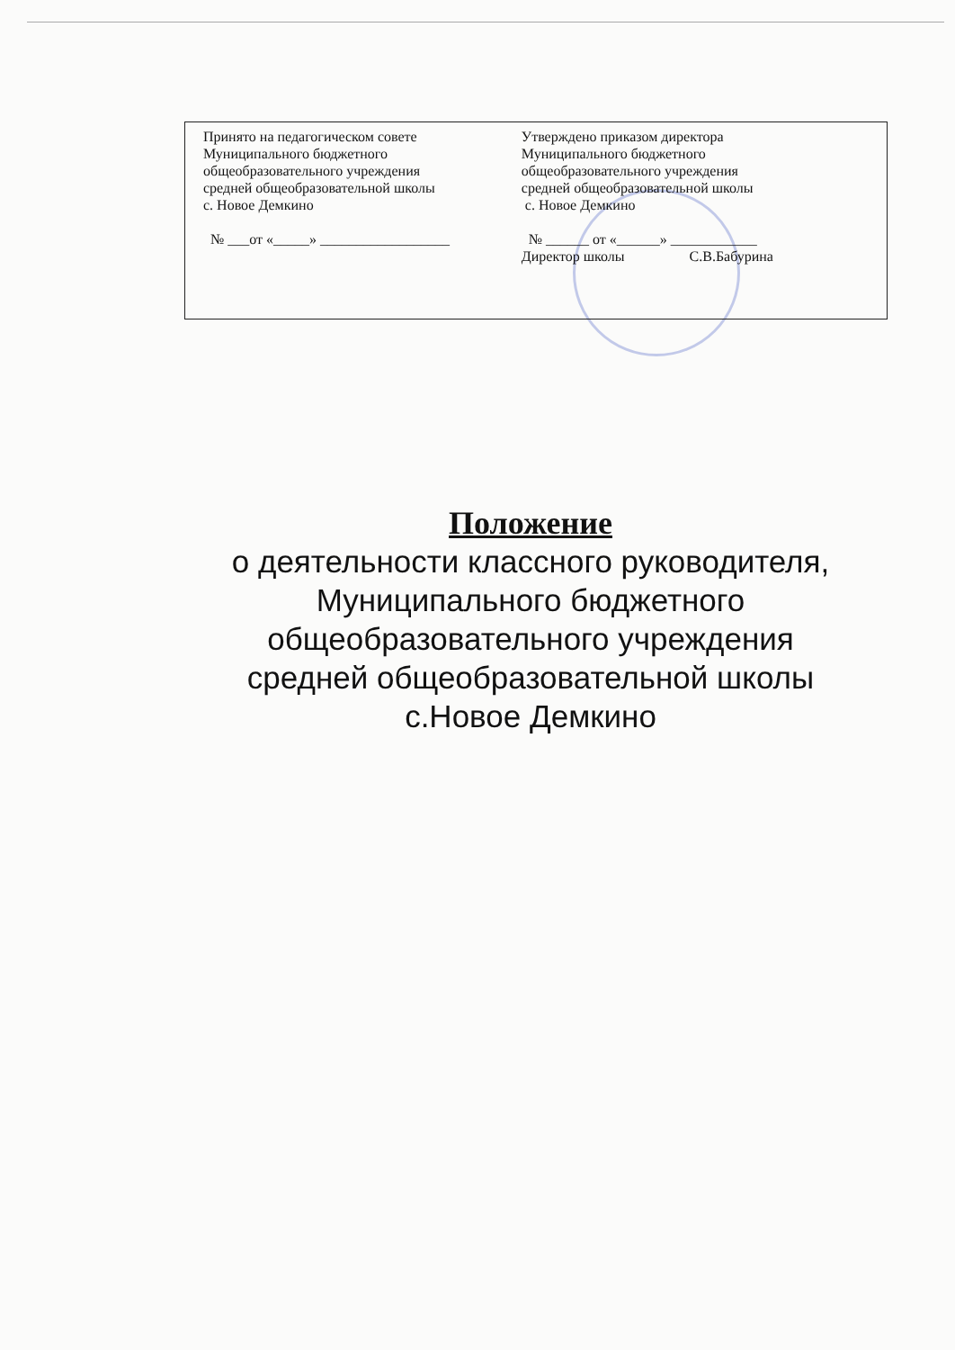Принято на педагогическом совете
Муниципального бюджетного
общеобразовательного учреждения
средней общеобразовательной школы
с. Новое Демкино
№ ___от «_____» __________________
Утверждено приказом директора
Муниципального бюджетного
общеобразовательного учреждения
средней общеобразовательной школы
с. Новое Демкино
№ ______ от «______» ____________
Директор школы С.В.Бабурина
Положение
о деятельности классного руководителя,
Муниципального бюджетного
общеобразовательного учреждения
средней общеобразовательной школы
с.Новое Демкино